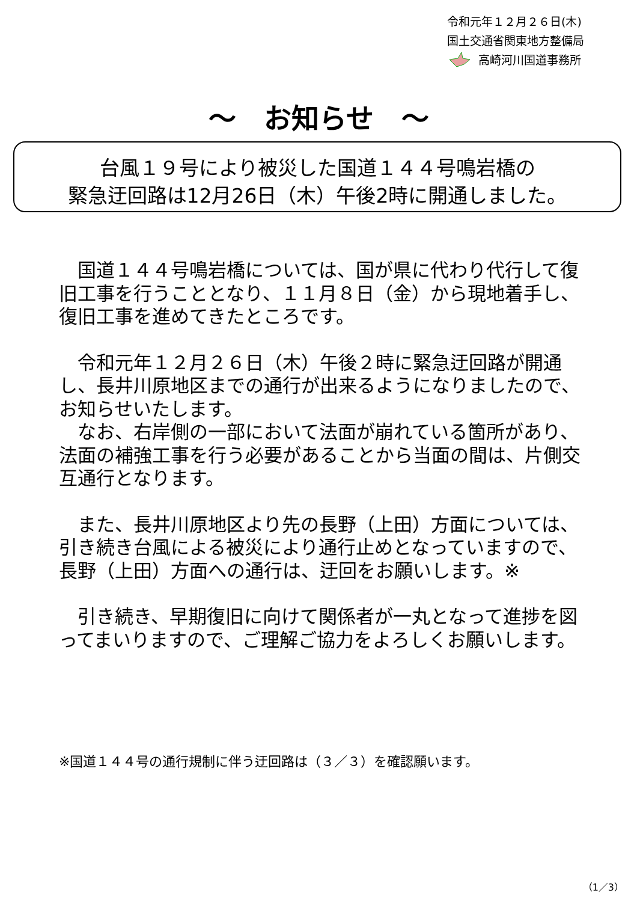令和元年１２月２６日(木)
国土交通省関東地方整備局
高崎河川国道事務所
～　お知らせ　～
台風１９号により被災した国道１４４号鳴岩橋の
緊急迂回路は12月26日（木）午後2時に開通しました。
　国道１４４号鳴岩橋については、国が県に代わり代行して復旧工事を行うこととなり、１１月８日（金）から現地着手し、復旧工事を進めてきたところです。
　令和元年１２月２６日（木）午後２時に緊急迂回路が開通し、長井川原地区までの通行が出来るようになりましたので、お知らせいたします。
　なお、右岸側の一部において法面が崩れている箇所があり、法面の補強工事を行う必要があることから当面の間は、片側交互通行となります。
　また、長井川原地区より先の長野（上田）方面については、引き続き台風による被災により通行止めとなっていますので、長野（上田）方面への通行は、迂回をお願いします。※
　引き続き、早期復旧に向けて関係者が一丸となって進捗を図ってまいりますので、ご理解ご協力をよろしくお願いします。
※国道１４４号の通行規制に伴う迂回路は（３／３）を確認願います。
（1／3）